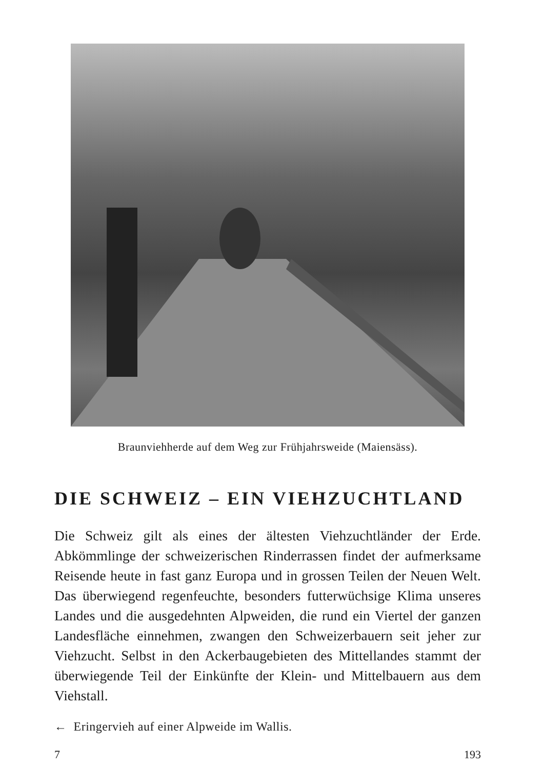Braunviehherde auf dem Weg zur Frühjahrsweide (Maiensäss).
DIE SCHWEIZ – EIN VIEHZUCHTLAND
Die Schweiz gilt als eines der ältesten Viehzuchtländer der Erde. Abkömmlinge der schweizerischen Rinderrassen findet der aufmerksame Reisende heute in fast ganz Europa und in grossen Teilen der Neuen Welt. Das überwiegend regenfeuchte, besonders futterwüchsige Klima unseres Landes und die ausgedehnten Alpweiden, die rund ein Viertel der ganzen Landesfläche einnehmen, zwangen den Schweizerbauern seit jeher zur Viehzucht. Selbst in den Ackerbaugebieten des Mittellandes stammt der überwiegende Teil der Einkünfte der Klein- und Mittelbauern aus dem Viehstall.
← Eringervieh auf einer Alpweide im Wallis.
7 193